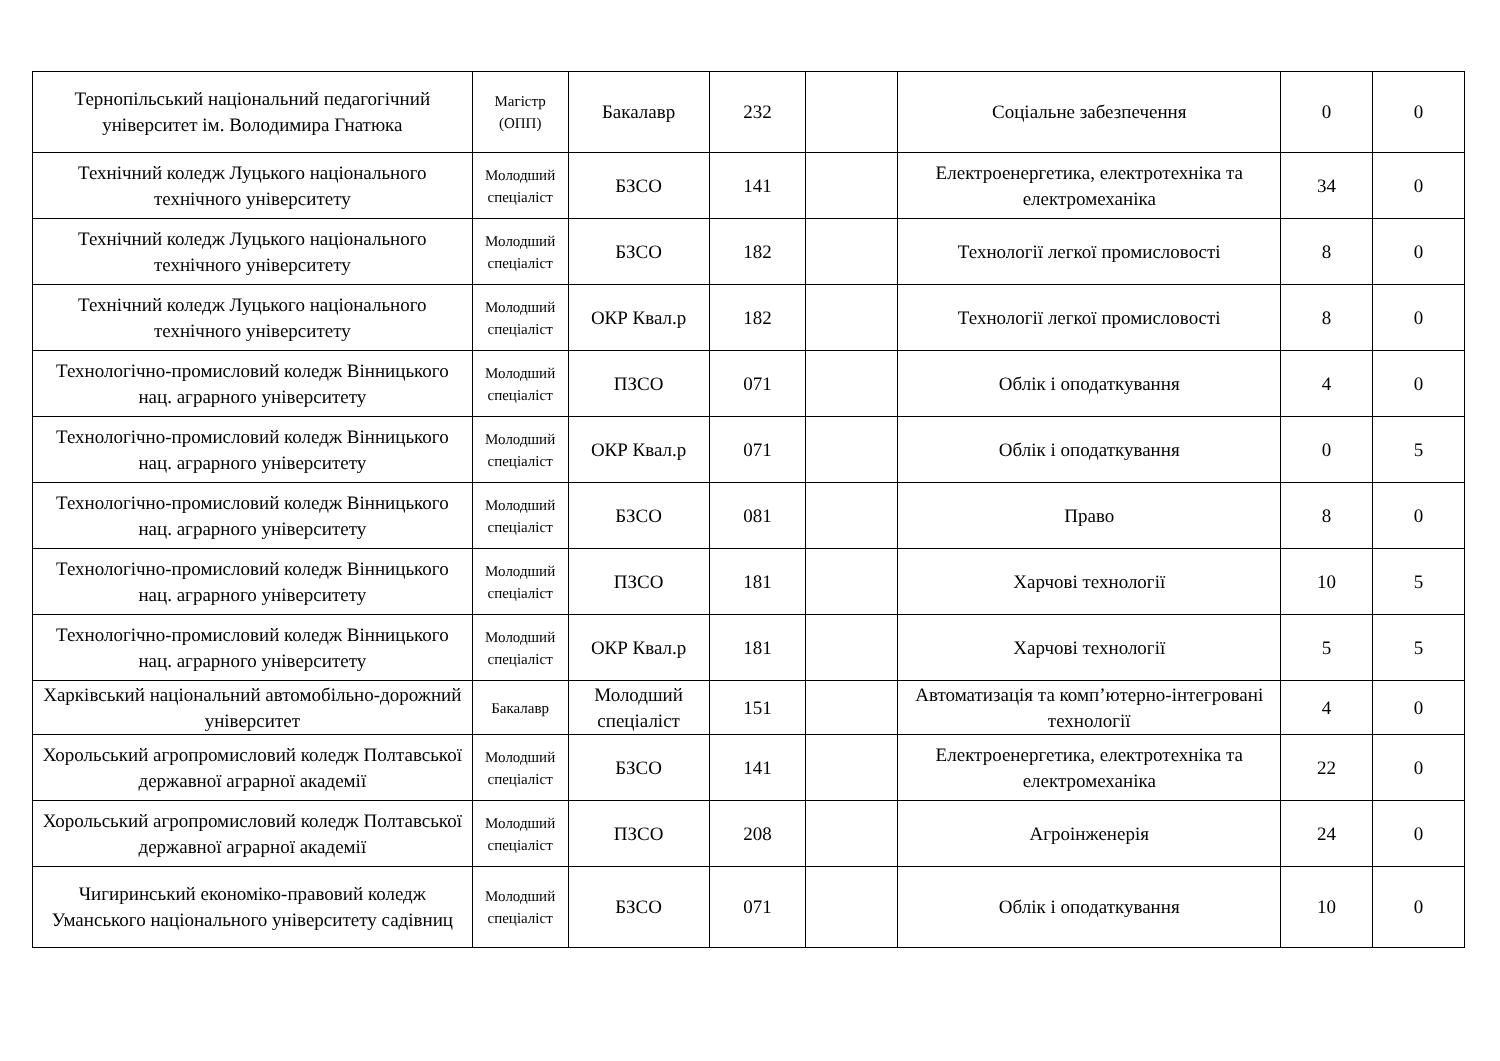| Тернопільський національний педагогічний університет ім. Володимира Гнатюка | Магістр (ОПП) | Бакалавр | 232 | | Соціальне забезпечення | 0 | 0 |
| Технічний коледж Луцького національного технічного університету | Молодший спеціаліст | БЗСО | 141 | | Електроенергетика, електротехніка та електромеханіка | 34 | 0 |
| Технічний коледж Луцького національного технічного університету | Молодший спеціаліст | БЗСО | 182 | | Технології легкої промисловості | 8 | 0 |
| Технічний коледж Луцького національного технічного університету | Молодший спеціаліст | ОКР Квал.р | 182 | | Технології легкої промисловості | 8 | 0 |
| Технологічно-промисловий коледж Вінницького нац. аграрного університету | Молодший спеціаліст | ПЗСО | 071 | | Облік і оподаткування | 4 | 0 |
| Технологічно-промисловий коледж Вінницького нац. аграрного університету | Молодший спеціаліст | ОКР Квал.р | 071 | | Облік і оподаткування | 0 | 5 |
| Технологічно-промисловий коледж Вінницького нац. аграрного університету | Молодший спеціаліст | БЗСО | 081 | | Право | 8 | 0 |
| Технологічно-промисловий коледж Вінницького нац. аграрного університету | Молодший спеціаліст | ПЗСО | 181 | | Харчові технології | 10 | 5 |
| Технологічно-промисловий коледж Вінницького нац. аграрного університету | Молодший спеціаліст | ОКР Квал.р | 181 | | Харчові технології | 5 | 5 |
| Харківський національний автомобільно-дорожний університет | Бакалавр | Молодший спеціаліст | 151 | | Автоматизація та комп’ютерно-інтегровані технології | 4 | 0 |
| Хорольський агропромисловий коледж Полтавської державної аграрної академії | Молодший спеціаліст | БЗСО | 141 | | Електроенергетика, електротехніка та електромеханіка | 22 | 0 |
| Хорольський агропромисловий коледж Полтавської державної аграрної академії | Молодший спеціаліст | ПЗСО | 208 | | Агроінженерія | 24 | 0 |
| Чигиринський економіко-правовий коледж Уманського національного університету садівниц | Молодший спеціаліст | БЗСО | 071 | | Облік і оподаткування | 10 | 0 |